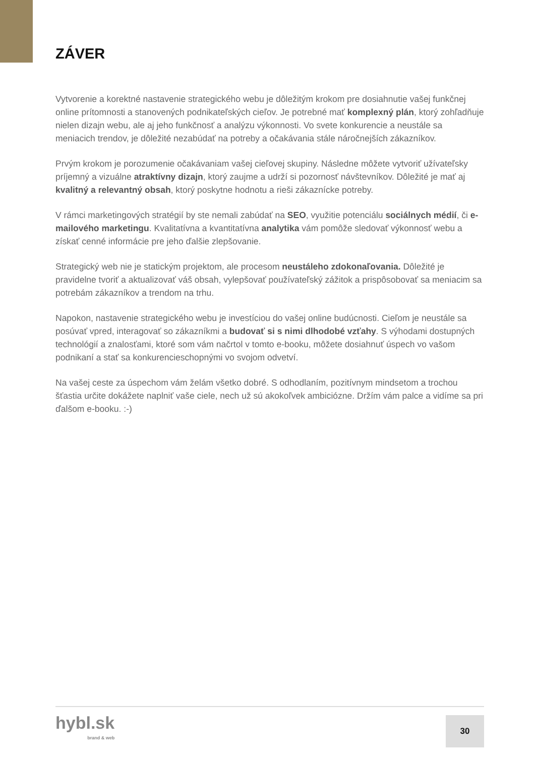ZÁVER
Vytvorenie a korektné nastavenie strategického webu je dôležitým krokom pre dosiahnutie vašej funkčnej online prítomnosti a stanovených podnikateľských cieľov. Je potrebné mať komplexný plán, ktorý zohľadňuje nielen dizajn webu, ale aj jeho funkčnosť a analýzu výkonnosti. Vo svete konkurencie a neustále sa meniacich trendov, je dôležité nezabúdať na potreby a očakávania stále náročnejších zákazníkov.
Prvým krokom je porozumenie očakávaniam vašej cieľovej skupiny. Následne môžete vytvoriť užívateľsky príjemný a vizuálne atraktívny dizajn, ktorý zaujme a udrží si pozornosť návštevníkov. Dôležité je mať aj kvalitný a relevantný obsah, ktorý poskytne hodnotu a rieši zákaznícke potreby.
V rámci marketingových stratégií by ste nemali zabúdať na SEO, využitie potenciálu sociálnych médií, či e-mailového marketingu. Kvalitatívna a kvantitatívna analytika vám pomôže sledovať výkonnosť webu a získať cenné informácie pre jeho ďalšie zlepšovanie.
Strategický web nie je statickým projektom, ale procesom neustáleho zdokonaľovania. Dôležité je pravidelne tvoriť a aktualizovať váš obsah, vylepšovať používateľský zážitok a prispôsobovať sa meniacim sa potrebám zákazníkov a trendom na trhu.
Napokon, nastavenie strategického webu je investíciou do vašej online budúcnosti. Cieľom je neustále sa posúvať vpred, interagovať so zákazníkmi a budovať si s nimi dlhodobé vzťahy. S výhodami dostupných technológií a znalosťami, ktoré som vám načrtol v tomto e-booku, môžete dosiahnuť úspech vo vašom podnikaní a stať sa konkurencieschopnými vo svojom odvetví.
Na vašej ceste za úspechom vám želám všetko dobré. S odhodlaním, pozitívnym mindsetom a trochou šťastia určite dokážete naplniť vaše ciele, nech už sú akokoľvek ambiciózne. Držím vám palce a vidíme sa pri ďalšom e-booku. :-)
hybl.sk
brand & web
30